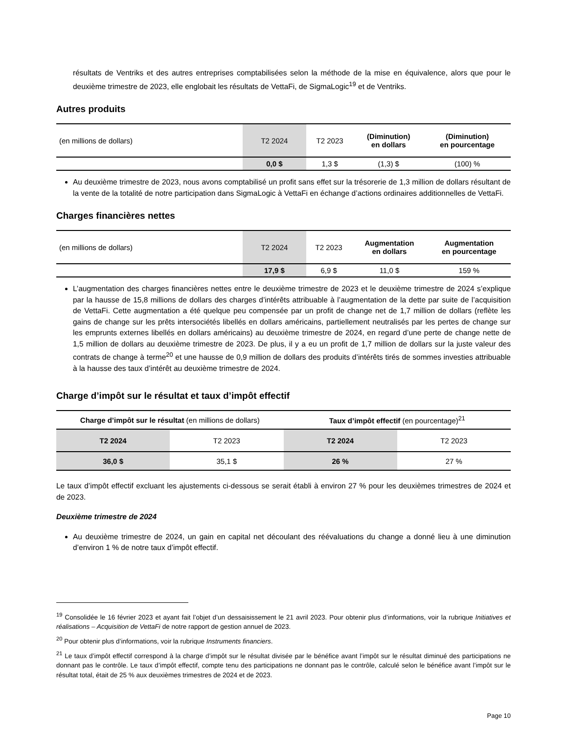résultats de Ventriks et des autres entreprises comptabilisées selon la méthode de la mise en équivalence, alors que pour le deuxième trimestre de 2023, elle englobait les résultats de VettaFi, de SigmaLogic<sup>19</sup> et de Ventriks.
Autres produits
| (en millions de dollars) | T2 2024 | T2 2023 | (Diminution) en dollars | (Diminution) en pourcentage |
| --- | --- | --- | --- | --- |
| | 0,0 $ | 1,3 $ | (1,3) $ | (100) % |
Au deuxième trimestre de 2023, nous avons comptabilisé un profit sans effet sur la trésorerie de 1,3 million de dollars résultant de la vente de la totalité de notre participation dans SigmaLogic à VettaFi en échange d’actions ordinaires additionnelles de VettaFi.
Charges financières nettes
| (en millions de dollars) | T2 2024 | T2 2023 | Augmentation en dollars | Augmentation en pourcentage |
| --- | --- | --- | --- | --- |
| | 17,9 $ | 6,9 $ | 11,0 $ | 159 % |
L’augmentation des charges financières nettes entre le deuxième trimestre de 2023 et le deuxième trimestre de 2024 s’explique par la hausse de 15,8 millions de dollars des charges d’intérêts attribuable à l’augmentation de la dette par suite de l’acquisition de VettaFi. Cette augmentation a été quelque peu compensée par un profit de change net de 1,7 million de dollars (reflète les gains de change sur les prêts intersociétés libellés en dollars américains, partiellement neutralisés par les pertes de change sur les emprunts externes libellés en dollars américains) au deuxième trimestre de 2024, en regard d’une perte de change nette de 1,5 million de dollars au deuxième trimestre de 2023. De plus, il y a eu un profit de 1,7 million de dollars sur la juste valeur des contrats de change à terme<sup>20</sup> et une hausse de 0,9 million de dollars des produits d’intérêts tirés de sommes investies attribuable à la hausse des taux d’intérêt au deuxième trimestre de 2024.
Charge d’impôt sur le résultat et taux d’impôt effectif
| Charge d’impôt sur le résultat (en millions de dollars) | | Taux d’impôt effectif (en pourcentage)<sup>21</sup> | |
| T2 2024 | T2 2023 | T2 2024 | T2 2023 |
| 36,0 $ | 35,1 $ | 26 % | 27 % |
Le taux d’impôt effectif excluant les ajustements ci-dessous se serait établi à environ 27 % pour les deuxièmes trimestres de 2024 et de 2023.
Deuxième trimestre de 2024
Au deuxième trimestre de 2024, un gain en capital net découlant des réévaluations du change a donné lieu à une diminution d’environ 1 % de notre taux d’impôt effectif.
<sup>19</sup> Consolidée le 16 février 2023 et ayant fait l’objet d’un dessaisissement le 21 avril 2023. Pour obtenir plus d’informations, voir la rubrique Initiatives et réalisations – Acquisition de VettaFi de notre rapport de gestion annuel de 2023.
<sup>20</sup> Pour obtenir plus d’informations, voir la rubrique Instruments financiers.
<sup>21</sup> Le taux d’impôt effectif correspond à la charge d’impôt sur le résultat divisée par le bénéfice avant l’impôt sur le résultat diminué des participations ne donnant pas le contrôle. Le taux d’impôt effectif, compte tenu des participations ne donnant pas le contrôle, calculé selon le bénéfice avant l’impôt sur le résultat total, était de 25 % aux deuxièmes trimestres de 2024 et de 2023.
Page 10